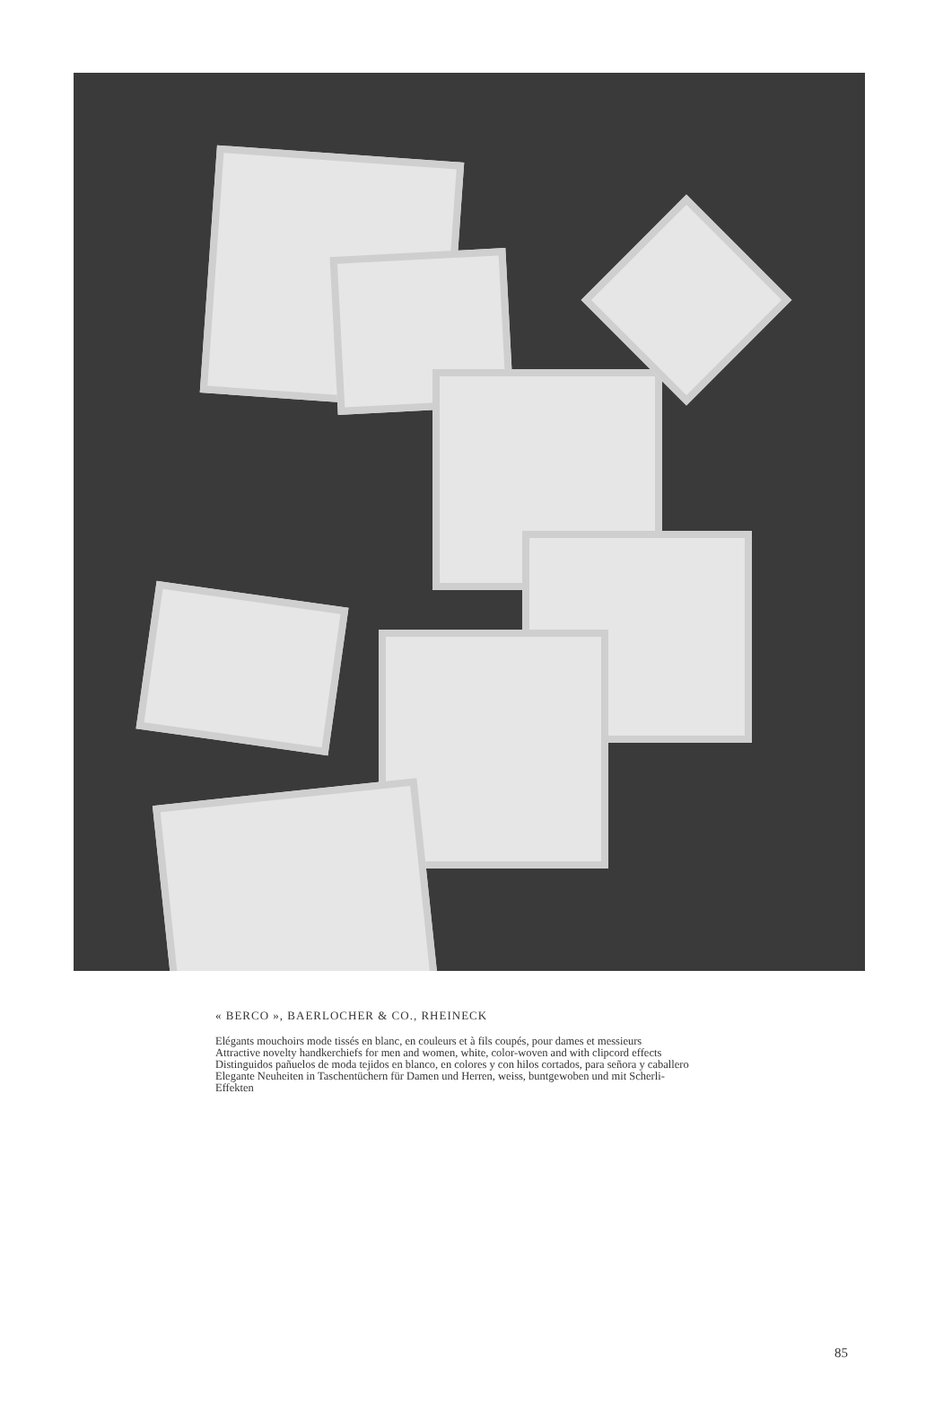« BERCO », BAERLOCHER & CO., RHEINECK
Elégants mouchoirs mode tissés en blanc, en couleurs et à fils coupés, pour dames et messieurs
Attractive novelty handkerchiefs for men and women, white, color-woven and with clipcord effects
Distinguidos pañuelos de moda tejidos en blanco, en colores y con hilos cortados, para señora y caballero
Elegante Neuheiten in Taschentüchern für Damen und Herren, weiss, buntgewoben und mit Scherli-
Effekten
85